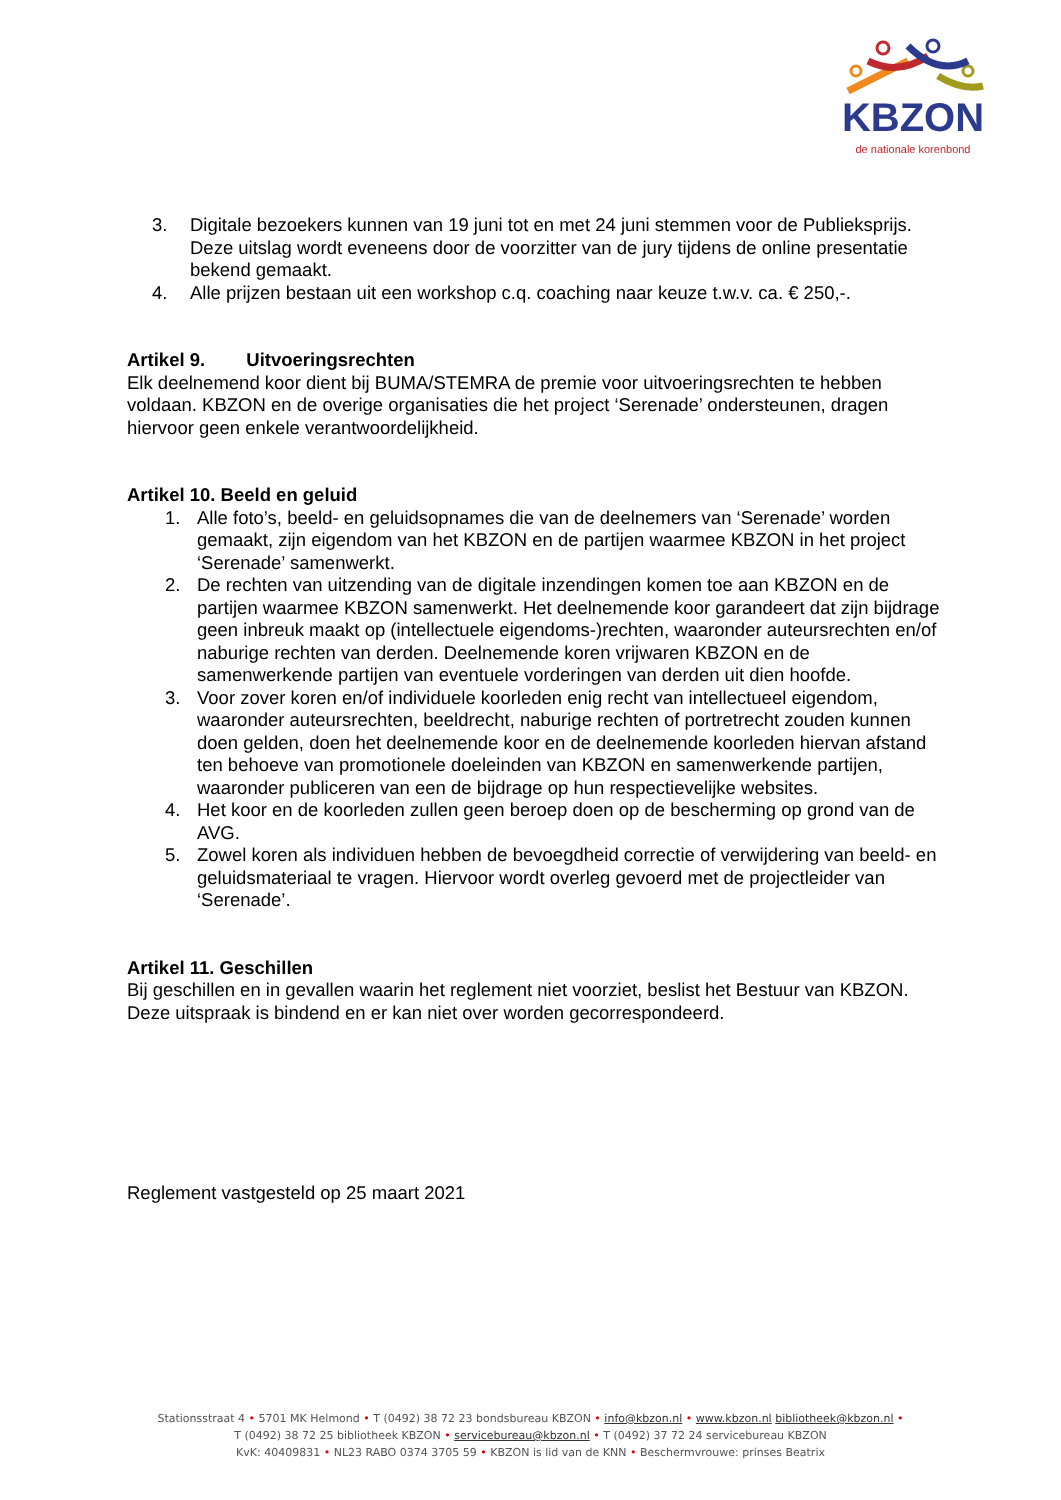KBZON
de nationale korenbond
3. Digitale bezoekers kunnen van 19 juni tot en met 24 juni stemmen voor de Publieksprijs. Deze uitslag wordt eveneens door de voorzitter van de jury tijdens de online presentatie bekend gemaakt.
4. Alle prijzen bestaan uit een workshop c.q. coaching naar keuze t.w.v. ca. € 250,-.
Artikel 9. Uitvoeringsrechten
Elk deelnemend koor dient bij BUMA/STEMRA de premie voor uitvoeringsrechten te hebben voldaan. KBZON en de overige organisaties die het project ‘Serenade’ ondersteunen, dragen hiervoor geen enkele verantwoordelijkheid.
Artikel 10. Beeld en geluid
1. Alle foto’s, beeld- en geluidsopnames die van de deelnemers van ‘Serenade’ worden gemaakt, zijn eigendom van het KBZON en de partijen waarmee KBZON in het project ‘Serenade’ samenwerkt.
2. De rechten van uitzending van de digitale inzendingen komen toe aan KBZON en de partijen waarmee KBZON samenwerkt. Het deelnemende koor garandeert dat zijn bijdrage geen inbreuk maakt op (intellectuele eigendoms-)rechten, waaronder auteursrechten en/of naburige rechten van derden. Deelnemende koren vrijwaren KBZON en de samenwerkende partijen van eventuele vorderingen van derden uit dien hoofde.
3. Voor zover koren en/of individuele koorleden enig recht van intellectueel eigendom, waaronder auteursrechten, beeldrecht, naburige rechten of portretrecht zouden kunnen doen gelden, doen het deelnemende koor en de deelnemende koorleden hiervan afstand ten behoeve van promotionele doeleinden van KBZON en samenwerkende partijen, waaronder publiceren van een de bijdrage op hun respectievelijke websites.
4. Het koor en de koorleden zullen geen beroep doen op de bescherming op grond van de AVG.
5. Zowel koren als individuen hebben de bevoegdheid correctie of verwijdering van beeld- en geluidsmateriaal te vragen. Hiervoor wordt overleg gevoerd met de projectleider van ‘Serenade’.
Artikel 11. Geschillen
Bij geschillen en in gevallen waarin het reglement niet voorziet, beslist het Bestuur van KBZON. Deze uitspraak is bindend en er kan niet over worden gecorrespondeerd.
Reglement vastgesteld op 25 maart 2021
Stationsstraat 4 • 5701 MK Helmond • T (0492) 38 72 23 bondsbureau KBZON • info@kbzon.nl • www.kbzon.nl bibliotheek@kbzon.nl •
T (0492) 38 72 25 bibliotheek KBZON • servicebureau@kbzon.nl • T (0492) 37 72 24 servicebureau KBZON
KvK: 40409831 • NL23 RABO 0374 3705 59 • KBZON is lid van de KNN • Beschermvrouwe: prinses Beatrix